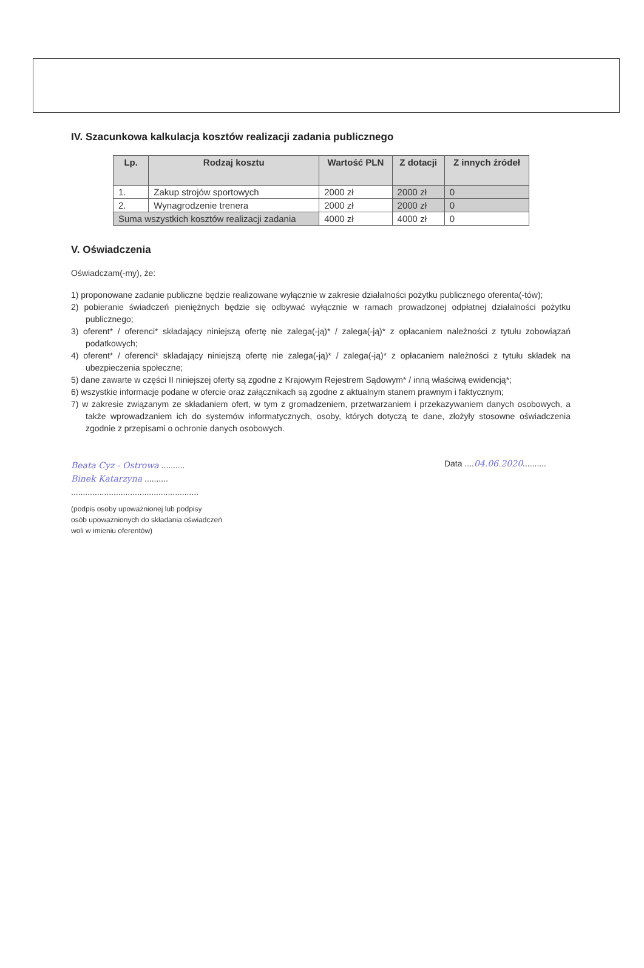IV. Szacunkowa kalkulacja kosztów realizacji zadania publicznego
| Lp. | Rodzaj kosztu | Wartość PLN | Z dotacji | Z innych źródeł |
| --- | --- | --- | --- | --- |
| 1. | Zakup strojów sportowych | 2000 zł | 2000 zł | 0 |
| 2. | Wynagrodzenie trenera | 2000 zł | 2000 zł | 0 |
| Suma wszystkich kosztów realizacji zadania | | 4000 zł | 4000 zł | 0 |
V. Oświadczenia
Oświadczam(-my), że:
1) proponowane zadanie publiczne będzie realizowane wyłącznie w zakresie działalności pożytku publicznego oferenta(-tów);
2) pobieranie świadczeń pieniężnych będzie się odbywać wyłącznie w ramach prowadzonej odpłatnej działalności pożytku publicznego;
3) oferent* / oferenci* składający niniejszą ofertę nie zalega(-ją)* / zalega(-ją)* z opłacaniem należności z tytułu zobowiązań podatkowych;
4) oferent* / oferenci* składający niniejszą ofertę nie zalega(-ją)* / zalega(-ją)* z opłacaniem należności z tytułu składek na ubezpieczenia społeczne;
5) dane zawarte w części II niniejszej oferty są zgodne z Krajowym Rejestrem Sądowym* / inną właściwą ewidencją*;
6) wszystkie informacje podane w ofercie oraz załącznikach są zgodne z aktualnym stanem prawnym i faktycznym;
7) w zakresie związanym ze składaniem ofert, w tym z gromadzeniem, przetwarzaniem i przekazywaniem danych osobowych, a także wprowadzaniem ich do systemów informatycznych, osoby, których dotyczą te dane, złożyły stosowne oświadczenia zgodnie z przepisami o ochronie danych osobowych.
Beata Cyz - Ostrowa ..........
Binek Katarzyna ..........
......................................................
(podpis osoby upoważnionej lub podpisy
osób upoważnionych do składania oświadczeń
woli w imieniu oferentów)
Data ....04.06.2020..........